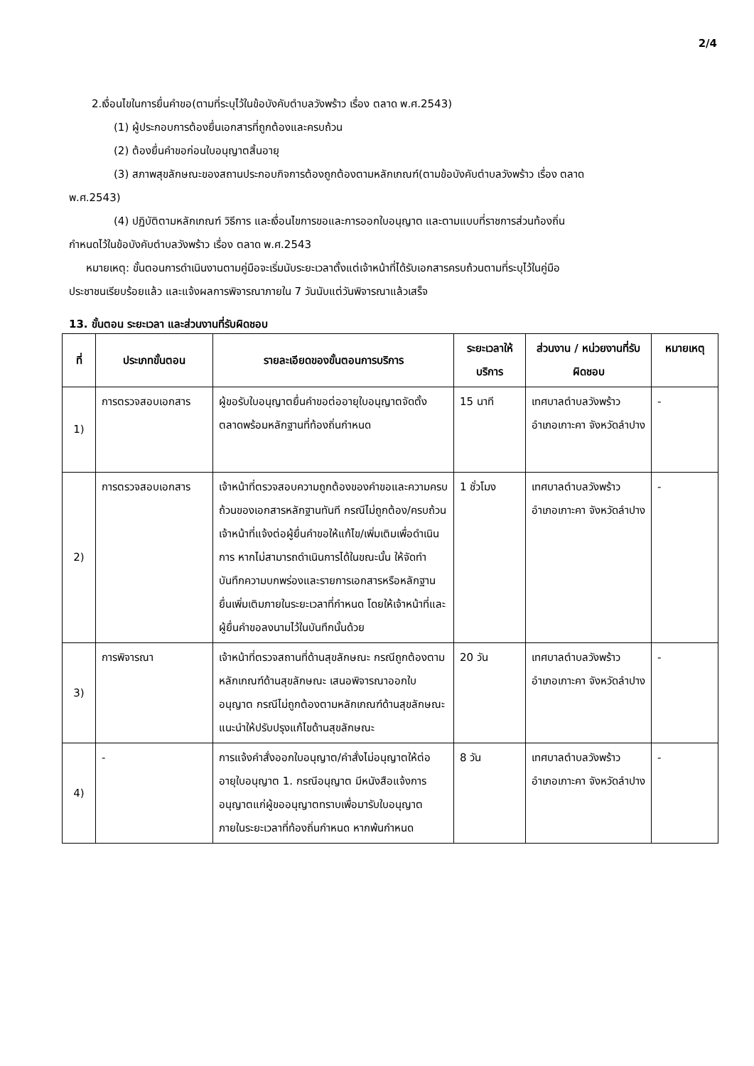2/4
2.เงื่อนไขในการยื่นคำขอ(ตามที่ระบุไว้ในข้อบังคับตำบลวังพร้าว เรื่อง ตลาด พ.ศ.2543)
(1) ผู้ประกอบการต้องยื่นเอกสารที่ถูกต้องและครบถ้วน
(2) ต้องยื่นคำขอก่อนใบอนุญาตสิ้นอายุ
(3) สภาพสุขลักษณะของสถานประกอบกิจการต้องถูกต้องตามหลักเกณฑ์(ตามข้อบังคับตำบลวังพร้าว เรื่อง ตลาด
พ.ศ.2543)
(4) ปฏิบัติตามหลักเกณฑ์ วิธีการ และเงื่อนไขการขอและการออกใบอนุญาต และตามแบบที่ราชการส่วนท้องถิ่น
กำหนดไว้ในข้อบังคับตำบลวังพร้าว เรื่อง ตลาด พ.ศ.2543
หมายเหตุ: ขั้นตอนการดำเนินงานตามคู่มือจะเริ่มนับระยะเวลาตั้งแต่เจ้าหน้าที่ได้รับเอกสารครบถ้วนตามที่ระบุไว้ในคู่มือ
ประชาชนเรียบร้อยแล้ว และแจ้งผลการพิจารณาภายใน 7 วันนับแต่วันพิจารณาแล้วเสร็จ
13. ขั้นตอน ระยะเวลา และส่วนงานที่รับผิดชอบ
| ที่ | ประเภทขั้นตอน | รายละเอียดของขั้นตอนการบริการ | ระยะเวลาให้บริการ | ส่วนงาน / หน่วยงานที่รับผิดชอบ | หมายเหตุ |
| --- | --- | --- | --- | --- | --- |
| 1) | การตรวจสอบเอกสาร | ผู้ขอรับใบอนุญาตยื่นคำขอต่ออายุใบอนุญาตจัดตั้งตลาดพร้อมหลักฐานที่ท้องถิ่นกำหนด | 15 นาที | เทศบาลตำบลวังพร้าว อำเภอเกาะคา จังหวัดลำปาง | - |
| 2) | การตรวจสอบเอกสาร | เจ้าหน้าที่ตรวจสอบความถูกต้องของคำขอและความครบถ้วนของเอกสารหลักฐานทันที กรณีไม่ถูกต้อง/ครบถ้วน เจ้าหน้าที่แจ้งต่อผู้ยื่นคำขอให้แก้ไข/เพิ่มเติมเพื่อดำเนินการ หากไม่สามารถดำเนินการได้ในขณะนั้น ให้จัดทำบันทึกความบกพร่องและรายการเอกสารหรือหลักฐานยื่นเพิ่มเติมภายในระยะเวลาที่กำหนด โดยให้เจ้าหน้าที่และผู้ยื่นคำขอลงนามไว้ในบันทึกนั้นด้วย | 1 ชั่วโมง | เทศบาลตำบลวังพร้าว อำเภอเกาะคา จังหวัดลำปาง | - |
| 3) | การพิจารณา | เจ้าหน้าที่ตรวจสถานที่ด้านสุขลักษณะ กรณีถูกต้องตามหลักเกณฑ์ด้านสุขลักษณะ เสนอพิจารณาออกใบอนุญาต กรณีไม่ถูกต้องตามหลักเกณฑ์ด้านสุขลักษณะ แนะนำให้ปรับปรุงแก้ไขด้านสุขลักษณะ | 20 วัน | เทศบาลตำบลวังพร้าว อำเภอเกาะคา จังหวัดลำปาง | - |
| 4) | - | การแจ้งคำสั่งออกใบอนุญาต/คำสั่งไม่อนุญาตให้ต่ออายุใบอนุญาต 1. กรณีอนุญาต มีหนังสือแจ้งการอนุญาตแก่ผู้ขออนุญาตทราบเพื่อมารับใบอนุญาตภายในระยะเวลาที่ท้องถิ่นกำหนด หากพ้นกำหนด | 8 วัน | เทศบาลตำบลวังพร้าว อำเภอเกาะคา จังหวัดลำปาง | - |